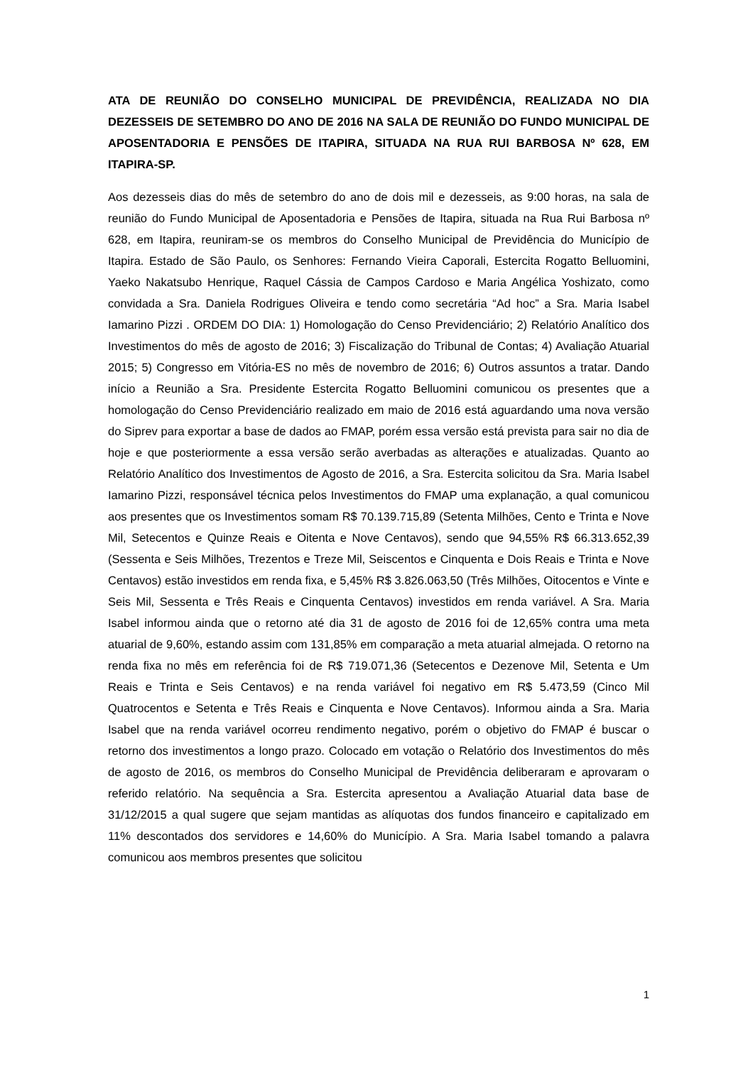ATA DE REUNIÃO DO CONSELHO MUNICIPAL DE PREVIDÊNCIA, REALIZADA NO DIA DEZESSEIS DE SETEMBRO DO ANO DE 2016 NA SALA DE REUNIÃO DO FUNDO MUNICIPAL DE APOSENTADORIA E PENSÕES DE ITAPIRA, SITUADA NA RUA RUI BARBOSA Nº 628, EM ITAPIRA-SP.
Aos dezesseis dias do mês de setembro do ano de dois mil e dezesseis, as 9:00 horas, na sala de reunião do Fundo Municipal de Aposentadoria e Pensões de Itapira, situada na Rua Rui Barbosa nº 628, em Itapira, reuniram-se os membros do Conselho Municipal de Previdência do Município de Itapira. Estado de São Paulo, os Senhores: Fernando Vieira Caporali, Estercita Rogatto Belluomini, Yaeko Nakatsubo Henrique, Raquel Cássia de Campos Cardoso e Maria Angélica Yoshizato, como convidada a Sra. Daniela Rodrigues Oliveira e tendo como secretária “Ad hoc” a Sra. Maria Isabel Iamarino Pizzi . ORDEM DO DIA: 1) Homologação do Censo Previdenciário; 2) Relatório Analítico dos Investimentos do mês de agosto de 2016; 3) Fiscalização do Tribunal de Contas; 4) Avaliação Atuarial 2015; 5) Congresso em Vitória-ES no mês de novembro de 2016; 6) Outros assuntos a tratar. Dando início a Reunião a Sra. Presidente Estercita Rogatto Belluomini comunicou os presentes que a homologação do Censo Previdenciário realizado em maio de 2016 está aguardando uma nova versão do Siprev para exportar a base de dados ao FMAP, porém essa versão está prevista para sair no dia de hoje e que posteriormente a essa versão serão averbadas as alterações e atualizadas. Quanto ao Relatório Analítico dos Investimentos de Agosto de 2016, a Sra. Estercita solicitou da Sra. Maria Isabel Iamarino Pizzi, responsável técnica pelos Investimentos do FMAP uma explanação, a qual comunicou aos presentes que os Investimentos somam R$ 70.139.715,89 (Setenta Milhões, Cento e Trinta e Nove Mil, Setecentos e Quinze Reais e Oitenta e Nove Centavos), sendo que 94,55% R$ 66.313.652,39 (Sessenta e Seis Milhões, Trezentos e Treze Mil, Seiscentos e Cinquenta e Dois Reais e Trinta e Nove Centavos) estão investidos em renda fixa, e 5,45% R$ 3.826.063,50 (Três Milhões, Oitocentos e Vinte e Seis Mil, Sessenta e Três Reais e Cinquenta Centavos) investidos em renda variável. A Sra. Maria Isabel informou ainda que o retorno até dia 31 de agosto de 2016 foi de 12,65% contra uma meta atuarial de 9,60%, estando assim com 131,85% em comparação a meta atuarial almejada. O retorno na renda fixa no mês em referência foi de R$ 719.071,36 (Setecentos e Dezenove Mil, Setenta e Um Reais e Trinta e Seis Centavos) e na renda variável foi negativo em R$ 5.473,59 (Cinco Mil Quatrocentos e Setenta e Três Reais e Cinquenta e Nove Centavos). Informou ainda a Sra. Maria Isabel que na renda variável ocorreu rendimento negativo, porém o objetivo do FMAP é buscar o retorno dos investimentos a longo prazo. Colocado em votação o Relatório dos Investimentos do mês de agosto de 2016, os membros do Conselho Municipal de Previdência deliberaram e aprovaram o referido relatório. Na sequência a Sra. Estercita apresentou a Avaliação Atuarial data base de 31/12/2015 a qual sugere que sejam mantidas as alíquotas dos fundos financeiro e capitalizado em 11% descontados dos servidores e 14,60% do Município. A Sra. Maria Isabel tomando a palavra comunicou aos membros presentes que solicitou
1